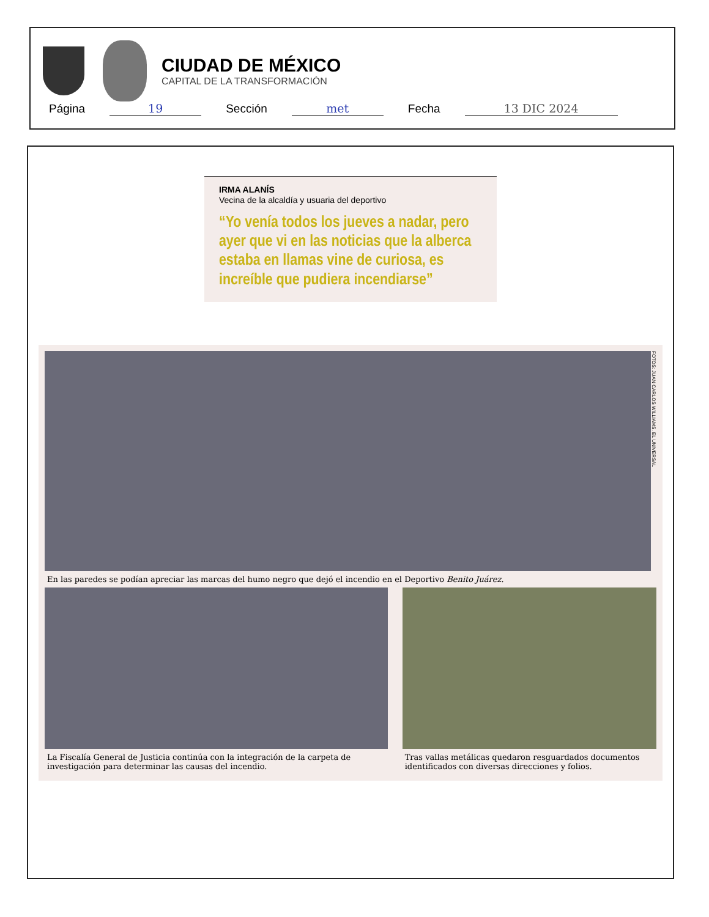CIUDAD DE MÉXICO
CAPITAL DE LA TRANSFORMACIÓN
Página 19 Sección met Fecha 13 DIC 2024
IRMA ALANÍS
Vecina de la alcaldía y usuaria del deportivo
“Yo venía todos los jueves a nadar, pero ayer que vi en las noticias que la alberca estaba en llamas vine de curiosa, es increíble que pudiera incendiarse”
FOTOS: JUAN CARLOS WILLIAMS. EL UNIVERSAL
En las paredes se podían apreciar las marcas del humo negro que dejó el incendio en el Deportivo Benito Juárez.
La Fiscalía General de Justicia continúa con la integración de la carpeta de investigación para determinar las causas del incendio.
Tras vallas metálicas quedaron resguardados documentos identificados con diversas direcciones y folios.